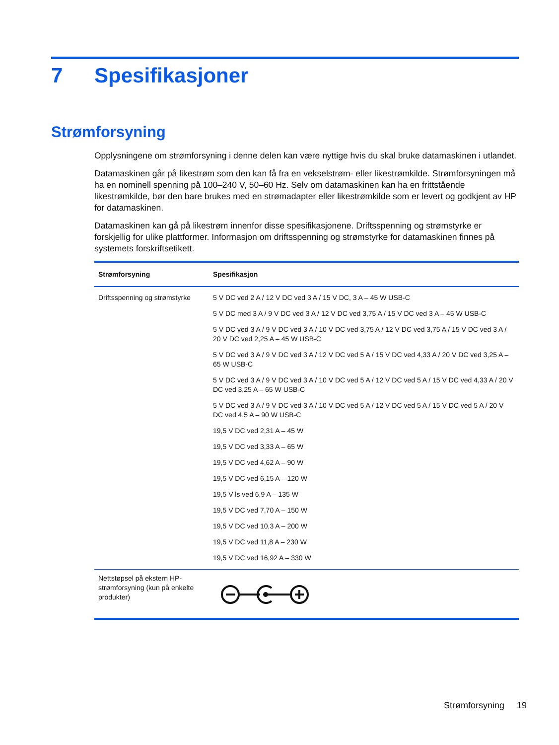7 Spesifikasjoner
Strømforsyning
Opplysningene om strømforsyning i denne delen kan være nyttige hvis du skal bruke datamaskinen i utlandet.
Datamaskinen går på likestrøm som den kan få fra en vekselstrøm- eller likestrømkilde. Strømforsyningen må ha en nominell spenning på 100–240 V, 50–60 Hz. Selv om datamaskinen kan ha en frittstående likestrømkilde, bør den bare brukes med en strømadapter eller likestrømkilde som er levert og godkjent av HP for datamaskinen.
Datamaskinen kan gå på likestrøm innenfor disse spesifikasjonene. Driftsspenning og strømstyrke er forskjellig for ulike plattformer. Informasjon om driftsspenning og strømstyrke for datamaskinen finnes på systemets forskriftsetikett.
| Strømforsyning | Spesifikasjon |
| --- | --- |
| Driftsspenning og strømstyrke | 5 V DC ved 2 A / 12 V DC ved 3 A / 15 V DC, 3 A – 45 W USB-C 5 V DC med 3 A / 9 V DC ved 3 A / 12 V DC ved 3,75 A / 15 V DC ved 3 A – 45 W USB-C 5 V DC ved 3 A / 9 V DC ved 3 A / 10 V DC ved 3,75 A / 12 V DC ved 3,75 A / 15 V DC ved 3 A / 20 V DC ved 2,25 A – 45 W USB-C 5 V DC ved 3 A / 9 V DC ved 3 A / 12 V DC ved 5 A / 15 V DC ved 4,33 A / 20 V DC ved 3,25 A – 65 W USB-C 5 V DC ved 3 A / 9 V DC ved 3 A / 10 V DC ved 5 A / 12 V DC ved 5 A / 15 V DC ved 4,33 A / 20 V DC ved 3,25 A – 65 W USB-C 5 V DC ved 3 A / 9 V DC ved 3 A / 10 V DC ved 5 A / 12 V DC ved 5 A / 15 V DC ved 5 A / 20 V DC ved 4,5 A – 90 W USB-C 19,5 V DC ved 2,31 A – 45 W 19,5 V DC ved 3,33 A – 65 W 19,5 V DC ved 4,62 A – 90 W 19,5 V DC ved 6,15 A – 120 W 19,5 V ls ved 6,9 A – 135 W 19,5 V DC ved 7,70 A – 150 W 19,5 V DC ved 10,3 A – 200 W 19,5 V DC ved 11,8 A – 230 W 19,5 V DC ved 16,92 A – 330 W |
| Nettstøpsel på ekstern HP-strømforsyning (kun på enkelte produkter) | |
Strømforsyning 19